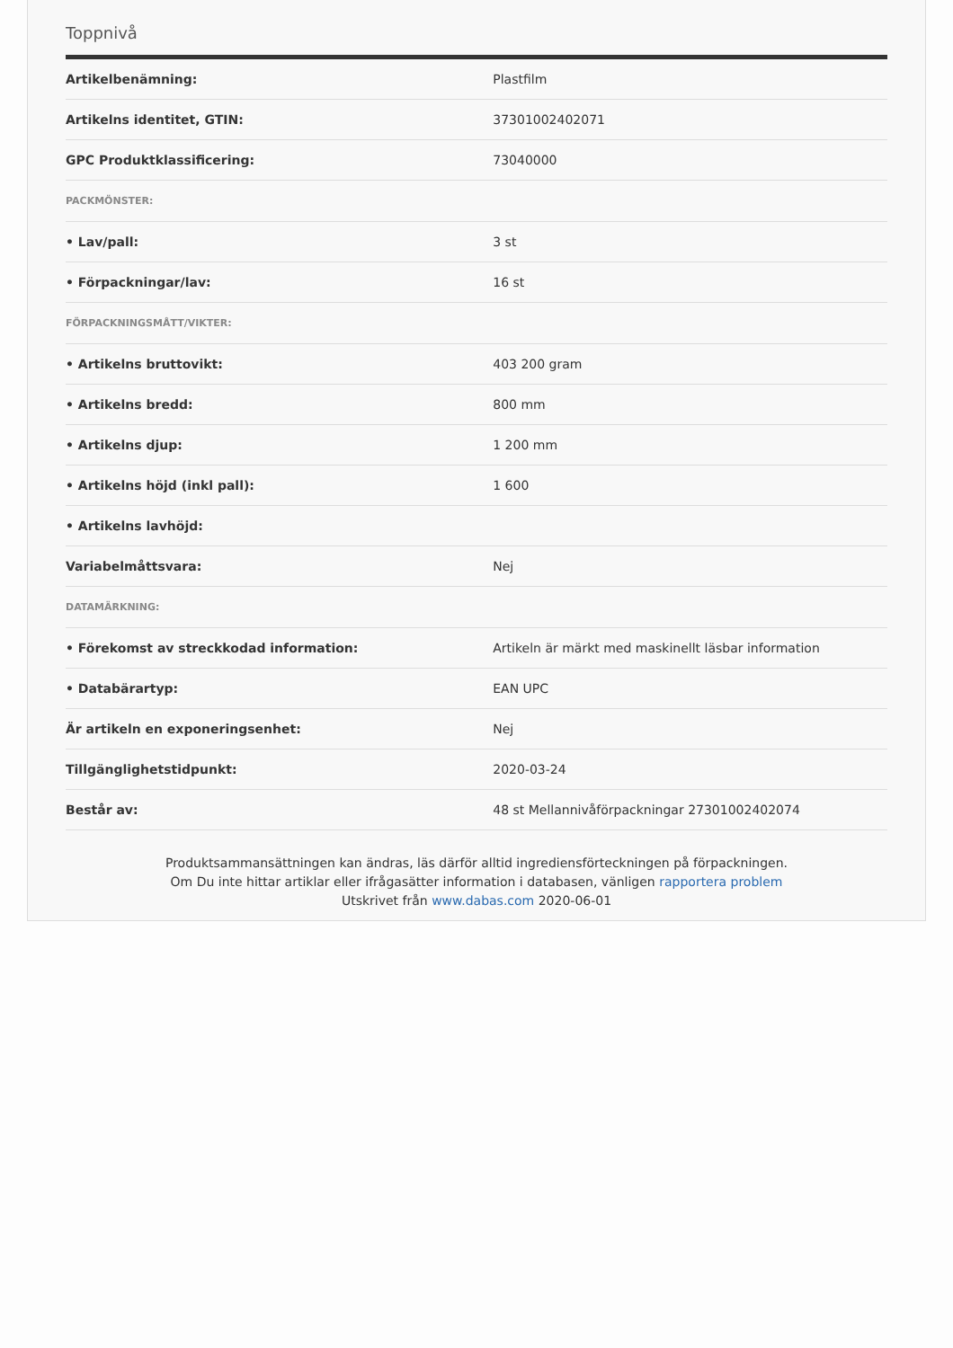Toppnivå
| Artikelbenämning: | Plastfilm |
| Artikelns identitet, GTIN: | 37301002402071 |
| GPC Produktklassificering: | 73040000 |
| PACKMÖNSTER: | |
| • Lav/pall: | 3 st |
| • Förpackningar/lav: | 16 st |
| FÖRPACKNINGSMÅTT/VIKTER: | |
| • Artikelns bruttovikt: | 403 200 gram |
| • Artikelns bredd: | 800 mm |
| • Artikelns djup: | 1 200 mm |
| • Artikelns höjd (inkl pall): | 1 600 |
| • Artikelns lavhöjd: | |
| Variabelmåttsvara: | Nej |
| DATAMÄRKNING: | |
| • Förekomst av streckkodad information: | Artikeln är märkt med maskinellt läsbar information |
| • Databärartyp: | EAN UPC |
| Är artikeln en exponeringsenhet: | Nej |
| Tillgänglighetstidpunkt: | 2020-03-24 |
| Består av: | 48 st Mellannivåförpackningar 27301002402074 |
Produktsammansättningen kan ändras, läs därför alltid ingrediensförteckningen på förpackningen.
Om Du inte hittar artiklar eller ifrågasätter information i databasen, vänligen rapportera problem
Utskrivet från www.dabas.com 2020-06-01